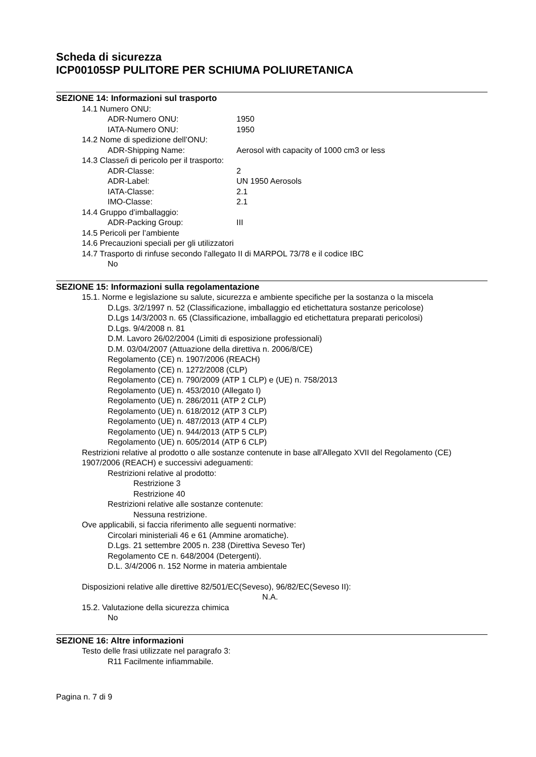Scheda di sicurezza
ICP00105SP PULITORE PER SCHIUMA POLIURETANICA
SEZIONE 14: Informazioni sul trasporto
14.1 Numero ONU:
ADR-Numero ONU: 1950
IATA-Numero ONU: 1950
14.2 Nome di spedizione dell’ONU:
ADR-Shipping Name: Aerosol with capacity of 1000 cm3 or less
14.3 Classe/i di pericolo per il trasporto:
ADR-Classe: 2
ADR-Label: UN 1950 Aerosols
IATA-Classe: 2.1
IMO-Classe: 2.1
14.4 Gruppo d’imballaggio:
ADR-Packing Group: III
14.5 Pericoli per l’ambiente
14.6 Precauzioni speciali per gli utilizzatori
14.7 Trasporto di rinfuse secondo l'allegato II di MARPOL 73/78 e il codice IBC
No
SEZIONE 15: Informazioni sulla regolamentazione
15.1. Norme e legislazione su salute, sicurezza e ambiente specifiche per la sostanza o la miscela
D.Lgs. 3/2/1997 n. 52 (Classificazione, imballaggio ed etichettatura sostanze pericolose)
D.Lgs 14/3/2003 n. 65 (Classificazione, imballaggio ed etichettatura preparati pericolosi)
D.Lgs. 9/4/2008 n. 81
D.M. Lavoro 26/02/2004 (Limiti di esposizione professionali)
D.M. 03/04/2007 (Attuazione della direttiva n. 2006/8/CE)
Regolamento (CE) n. 1907/2006 (REACH)
Regolamento (CE) n. 1272/2008 (CLP)
Regolamento (CE) n. 790/2009 (ATP 1 CLP) e (UE) n. 758/2013
Regolamento (UE) n. 453/2010 (Allegato I)
Regolamento (UE) n. 286/2011 (ATP 2 CLP)
Regolamento (UE) n. 618/2012 (ATP 3 CLP)
Regolamento (UE) n. 487/2013 (ATP 4 CLP)
Regolamento (UE) n. 944/2013 (ATP 5 CLP)
Regolamento (UE) n. 605/2014 (ATP 6 CLP)
Restrizioni relative al prodotto o alle sostanze contenute in base all'Allegato XVII del Regolamento (CE) 1907/2006 (REACH) e successivi adeguamenti:
Restrizioni relative al prodotto:
Restrizione 3
Restrizione 40
Restrizioni relative alle sostanze contenute:
Nessuna restrizione.
Ove applicabili, si faccia riferimento alle seguenti normative:
Circolari ministeriali 46 e 61 (Ammine aromatiche).
D.Lgs. 21 settembre 2005 n. 238 (Direttiva Seveso Ter)
Regolamento CE n. 648/2004 (Detergenti).
D.L. 3/4/2006 n. 152 Norme in materia ambientale
Disposizioni relative alle direttive 82/501/EC(Seveso), 96/82/EC(Seveso II):
N.A.
15.2. Valutazione della sicurezza chimica
No
SEZIONE 16: Altre informazioni
Testo delle frasi utilizzate nel paragrafo 3:
R11 Facilmente infiammabile.
Pagina n. 7 di 9